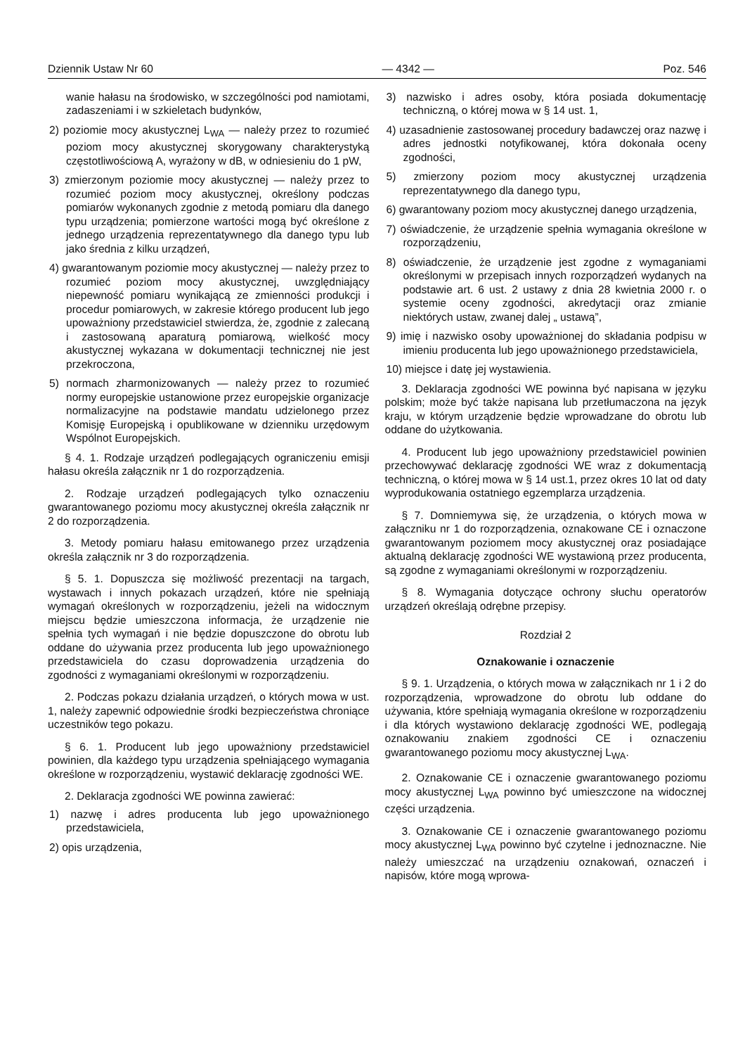Dziennik Ustaw Nr 60 — 4342 — Poz. 546
wanie hałasu na środowisko, w szczególności pod namiotami, zadaszeniami i w szkieletach budynków,
2) poziomie mocy akustycznej L<sub>WA</sub> — należy przez to rozumieć poziom mocy akustycznej skorygowany charakterystyką częstotliwościową A, wyrażony w dB, w odniesieniu do 1 pW,
3) zmierzonym poziomie mocy akustycznej — należy przez to rozumieć poziom mocy akustycznej, określony podczas pomiarów wykonanych zgodnie z metodą pomiaru dla danego typu urządzenia; pomierzone wartości mogą być określone z jednego urządzenia reprezentatywnego dla danego typu lub jako średnia z kilku urządzeń,
4) gwarantowanym poziomie mocy akustycznej — należy przez to rozumieć poziom mocy akustycznej, uwzględniający niepewność pomiaru wynikającą ze zmienności produkcji i procedur pomiarowych, w zakresie którego producent lub jego upoważniony przedstawiciel stwierdza, że, zgodnie z zalecaną i zastosowaną aparaturą pomiarową, wielkość mocy akustycznej wykazana w dokumentacji technicznej nie jest przekroczona,
5) normach zharmonizowanych — należy przez to rozumieć normy europejskie ustanowione przez europejskie organizacje normalizacyjne na podstawie mandatu udzielonego przez Komisję Europejską i opublikowane w dzienniku urzędowym Wspólnot Europejskich.
§ 4. 1. Rodzaje urządzeń podlegających ograniczeniu emisji hałasu określa załącznik nr 1 do rozporządzenia.
2. Rodzaje urządzeń podlegających tylko oznaczeniu gwarantowanego poziomu mocy akustycznej określa załącznik nr 2 do rozporządzenia.
3. Metody pomiaru hałasu emitowanego przez urządzenia określa załącznik nr 3 do rozporządzenia.
§ 5. 1. Dopuszcza się możliwość prezentacji na targach, wystawach i innych pokazach urządzeń, które nie spełniają wymagań określonych w rozporządzeniu, jeżeli na widocznym miejscu będzie umieszczona informacja, że urządzenie nie spełnia tych wymagań i nie będzie dopuszczone do obrotu lub oddane do używania przez producenta lub jego upoważnionego przedstawiciela do czasu doprowadzenia urządzenia do zgodności z wymaganiami określonymi w rozporządzeniu.
2. Podczas pokazu działania urządzeń, o których mowa w ust. 1, należy zapewnić odpowiednie środki bezpieczeństwa chroniące uczestników tego pokazu.
§ 6. 1. Producent lub jego upoważniony przedstawiciel powinien, dla każdego typu urządzenia spełniającego wymagania określone w rozporządzeniu, wystawić deklarację zgodności WE.
2. Deklaracja zgodności WE powinna zawierać:
1) nazwę i adres producenta lub jego upoważnionego przedstawiciela,
2) opis urządzenia,
3) nazwisko i adres osoby, która posiada dokumentację techniczną, o której mowa w § 14 ust. 1,
4) uzasadnienie zastosowanej procedury badawczej oraz nazwę i adres jednostki notyfikowanej, która dokonała oceny zgodności,
5) zmierzony poziom mocy akustycznej urządzenia reprezentatywnego dla danego typu,
6) gwarantowany poziom mocy akustycznej danego urządzenia,
7) oświadczenie, że urządzenie spełnia wymagania określone w rozporządzeniu,
8) oświadczenie, że urządzenie jest zgodne z wymaganiami określonymi w przepisach innych rozporządzeń wydanych na podstawie art. 6 ust. 2 ustawy z dnia 28 kwietnia 2000 r. o systemie oceny zgodności, akredytacji oraz zmianie niektórych ustaw, zwanej dalej „ ustawą”,
9) imię i nazwisko osoby upoważnionej do składania podpisu w imieniu producenta lub jego upoważnionego przedstawiciela,
10) miejsce i datę jej wystawienia.
3. Deklaracja zgodności WE powinna być napisana w języku polskim; może być także napisana lub przetłumaczona na język kraju, w którym urządzenie będzie wprowadzane do obrotu lub oddane do użytkowania.
4. Producent lub jego upoważniony przedstawiciel powinien przechowywać deklarację zgodności WE wraz z dokumentacją techniczną, o której mowa w § 14 ust.1, przez okres 10 lat od daty wyprodukowania ostatniego egzemplarza urządzenia.
§ 7. Domniemywa się, że urządzenia, o których mowa w załączniku nr 1 do rozporządzenia, oznakowane CE i oznaczone gwarantowanym poziomem mocy akustycznej oraz posiadające aktualną deklarację zgodności WE wystawioną przez producenta, są zgodne z wymaganiami określonymi w rozporządzeniu.
§ 8. Wymagania dotyczące ochrony słuchu operatorów urządzeń określają odrębne przepisy.
Rozdział 2
Oznakowanie i oznaczenie
§ 9. 1. Urządzenia, o których mowa w załącznikach nr 1 i 2 do rozporządzenia, wprowadzone do obrotu lub oddane do używania, które spełniają wymagania określone w rozporządzeniu i dla których wystawiono deklarację zgodności WE, podlegają oznakowaniu znakiem zgodności CE i oznaczeniu gwarantowanego poziomu mocy akustycznej L<sub>WA</sub>.
2. Oznakowanie CE i oznaczenie gwarantowanego poziomu mocy akustycznej L<sub>WA</sub> powinno być umieszczone na widocznej części urządzenia.
3. Oznakowanie CE i oznaczenie gwarantowanego poziomu mocy akustycznej L<sub>WA</sub> powinno być czytelne i jednoznaczne. Nie należy umieszczać na urządzeniu oznakowań, oznaczeń i napisów, które mogą wprowa-